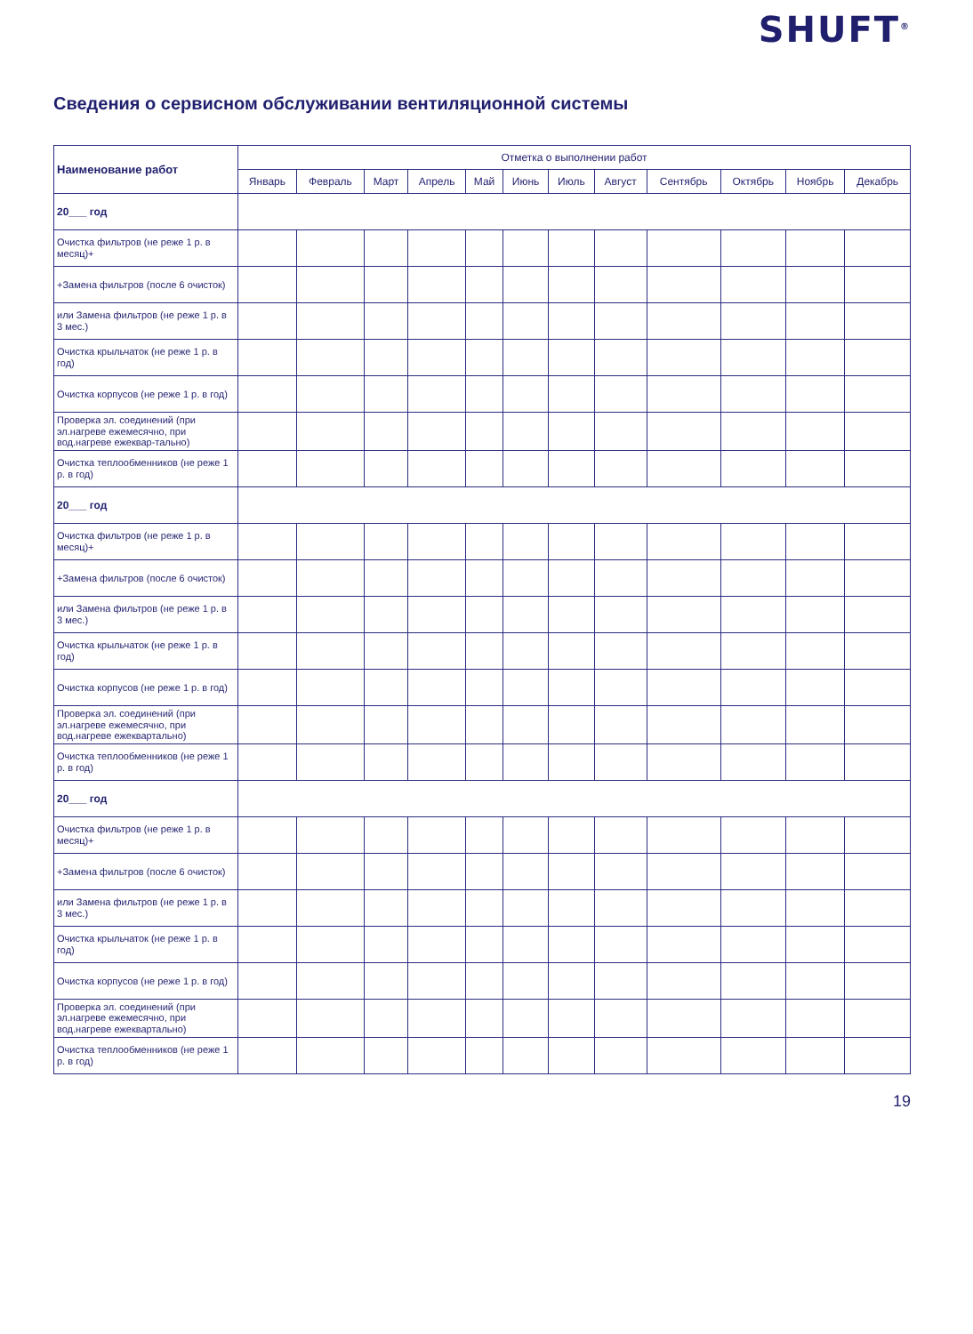SHUFT<sup>®</sup>
Сведения о сервисном обслуживании вентиляционной системы
| Наименование работ | Отметка о выполнении работ | | | | | | | | | | | |
| --- | --- | --- | --- | --- | --- | --- | --- | --- | --- | --- | --- | --- |
| | Январь | Февраль | Март | Апрель | Май | Июнь | Июль | Август | Сентябрь | Октябрь | Ноябрь | Декабрь |
| 20___ год | | | | | | | | | | | | |
| Очистка фильтров (не реже 1 р. в месяц)+ | | | | | | | | | | | | |
| +Замена фильтров (после 6 очисток) | | | | | | | | | | | | |
| или Замена фильтров (не реже 1 р. в 3 мес.) | | | | | | | | | | | | |
| Очистка крыльчаток (не реже 1 р. в год) | | | | | | | | | | | | |
| Очистка корпусов (не реже 1 р. в год) | | | | | | | | | | | | |
| Проверка эл. соединений (при эл.нагреве ежемесячно, при вод.нагреве ежеквар-тально) | | | | | | | | | | | | |
| Очистка теплообменников (не реже 1 р. в год) | | | | | | | | | | | | |
| 20___ год | | | | | | | | | | | | |
| Очистка фильтров (не реже 1 р. в месяц)+ | | | | | | | | | | | | |
| +Замена фильтров (после 6 очисток) | | | | | | | | | | | | |
| или Замена фильтров (не реже 1 р. в 3 мес.) | | | | | | | | | | | | |
| Очистка крыльчаток (не реже 1 р. в год) | | | | | | | | | | | | |
| Очистка корпусов (не реже 1 р. в год) | | | | | | | | | | | | |
| Проверка эл. соединений (при эл.нагреве ежемесячно, при вод.нагреве ежеквартально) | | | | | | | | | | | | |
| Очистка теплообменников (не реже 1 р. в год) | | | | | | | | | | | | |
| 20___ год | | | | | | | | | | | | |
| Очистка фильтров (не реже 1 р. в месяц)+ | | | | | | | | | | | | |
| +Замена фильтров (после 6 очисток) | | | | | | | | | | | | |
| или Замена фильтров (не реже 1 р. в 3 мес.) | | | | | | | | | | | | |
| Очистка крыльчаток (не реже 1 р. в год) | | | | | | | | | | | | |
| Очистка корпусов (не реже 1 р. в год) | | | | | | | | | | | | |
| Проверка эл. соединений (при эл.нагреве ежемесячно, при вод.нагреве ежеквартально) | | | | | | | | | | | | |
| Очистка теплообменников (не реже 1 р. в год) | | | | | | | | | | | | |
19